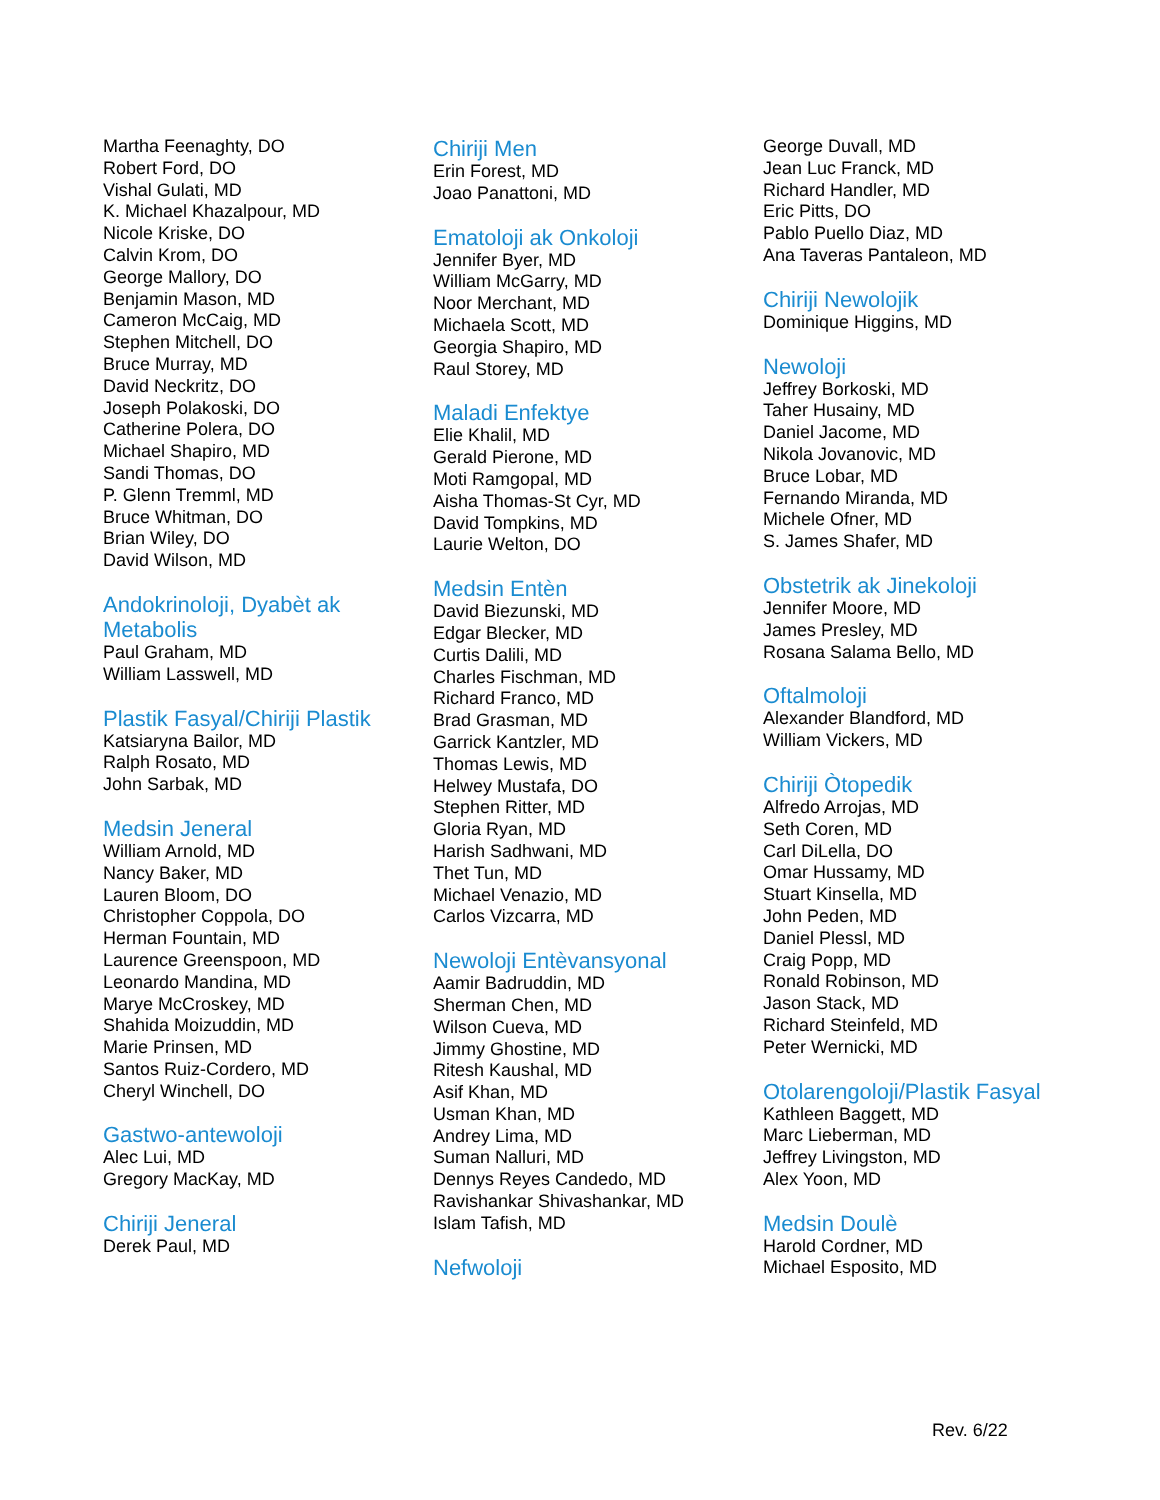Martha Feenaghty, DO
Robert Ford, DO
Vishal Gulati, MD
K. Michael Khazalpour, MD
Nicole Kriske, DO
Calvin Krom, DO
George Mallory, DO
Benjamin Mason, MD
Cameron McCaig, MD
Stephen Mitchell, DO
Bruce Murray, MD
David Neckritz, DO
Joseph Polakoski, DO
Catherine Polera, DO
Michael Shapiro, MD
Sandi Thomas, DO
P. Glenn Tremml, MD
Bruce Whitman, DO
Brian Wiley, DO
David Wilson, MD
Andokrinoloji, Dyabèt ak Metabolis
Paul Graham, MD
William Lasswell, MD
Plastik Fasyal/Chiriji Plastik
Katsiaryna Bailor, MD
Ralph Rosato, MD
John Sarbak, MD
Medsin Jeneral
William Arnold, MD
Nancy Baker, MD
Lauren Bloom, DO
Christopher Coppola, DO
Herman Fountain, MD
Laurence Greenspoon, MD
Leonardo Mandina, MD
Marye McCroskey, MD
Shahida Moizuddin, MD
Marie Prinsen, MD
Santos Ruiz-Cordero, MD
Cheryl Winchell, DO
Gastwo-antewoloji
Alec Lui, MD
Gregory MacKay, MD
Chiriji Jeneral
Derek Paul, MD
Chiriji Men
Erin Forest, MD
Joao Panattoni, MD
Ematoloji ak Onkoloji
Jennifer Byer, MD
William McGarry, MD
Noor Merchant, MD
Michaela Scott, MD
Georgia Shapiro, MD
Raul Storey, MD
Maladi Enfektye
Elie Khalil, MD
Gerald Pierone, MD
Moti Ramgopal, MD
Aisha Thomas-St Cyr, MD
David Tompkins, MD
Laurie Welton, DO
Medsin Entèn
David Biezunski, MD
Edgar Blecker, MD
Curtis Dalili, MD
Charles Fischman, MD
Richard Franco, MD
Brad Grasman, MD
Garrick Kantzler, MD
Thomas Lewis, MD
Helwey Mustafa, DO
Stephen Ritter, MD
Gloria Ryan, MD
Harish Sadhwani, MD
Thet Tun, MD
Michael Venazio, MD
Carlos Vizcarra, MD
Newoloji Entèvansyonal
Aamir Badruddin, MD
Sherman Chen, MD
Wilson Cueva, MD
Jimmy Ghostine, MD
Ritesh Kaushal, MD
Asif Khan, MD
Usman Khan, MD
Andrey Lima, MD
Suman Nalluri, MD
Dennys Reyes Candedo, MD
Ravishankar Shivashankar, MD
Islam Tafish, MD
Nefwoloji
George Duvall, MD
Jean Luc Franck, MD
Richard Handler, MD
Eric Pitts, DO
Pablo Puello Diaz, MD
Ana Taveras Pantaleon, MD
Chiriji Newolojik
Dominique Higgins, MD
Newoloji
Jeffrey Borkoski, MD
Taher Husainy, MD
Daniel Jacome, MD
Nikola Jovanovic, MD
Bruce Lobar, MD
Fernando Miranda, MD
Michele Ofner, MD
S. James Shafer, MD
Obstetrik ak Jinekoloji
Jennifer Moore, MD
James Presley, MD
Rosana Salama Bello, MD
Oftalmoloji
Alexander Blandford, MD
William Vickers, MD
Chiriji Òtopedik
Alfredo Arrojas, MD
Seth Coren, MD
Carl DiLella, DO
Omar Hussamy, MD
Stuart Kinsella, MD
John Peden, MD
Daniel Plessl, MD
Craig Popp, MD
Ronald Robinson, MD
Jason Stack, MD
Richard Steinfeld, MD
Peter Wernicki, MD
Otolarengoloji/Plastik Fasyal
Kathleen Baggett, MD
Marc Lieberman, MD
Jeffrey Livingston, MD
Alex Yoon, MD
Medsin Doulè
Harold Cordner, MD
Michael Esposito, MD
Rev. 6/22